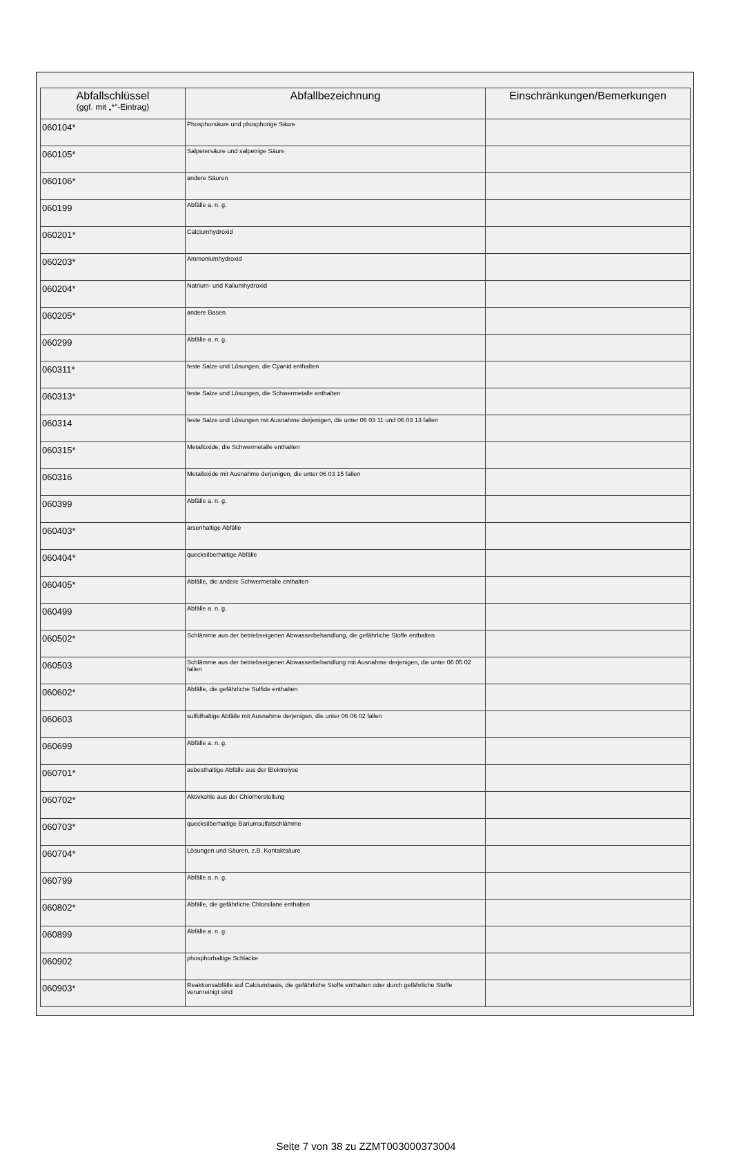| Abfallschlüssel (ggf. mit „*“-Eintrag) | Abfallbezeichnung | Einschränkungen/Bemerkungen |
| --- | --- | --- |
| 060104* | Phosphorsäure und phosphorige Säure | |
| 060105* | Salpetersäure und salpetrige Säure | |
| 060106* | andere Säuren | |
| 060199 | Abfälle a. n. g. | |
| 060201* | Calciumhydroxid | |
| 060203* | Ammoniumhydroxid | |
| 060204* | Natrium- und Kaliumhydroxid | |
| 060205* | andere Basen | |
| 060299 | Abfälle a. n. g. | |
| 060311* | feste Salze und Lösungen, die Cyanid enthalten | |
| 060313* | feste Salze und Lösungen, die Schwermetalle enthalten | |
| 060314 | feste Salze und Lösungen mit Ausnahme derjenigen, die unter 06 03 11 und 06 03 13 fallen | |
| 060315* | Metalloxide, die Schwermetalle enthalten | |
| 060316 | Metalloxide mit Ausnahme derjenigen, die unter 06 03 15 fallen | |
| 060399 | Abfälle a. n. g. | |
| 060403* | arsenhaltige Abfälle | |
| 060404* | quecksilberhaltige Abfälle | |
| 060405* | Abfälle, die andere Schwermetalle enthalten | |
| 060499 | Abfälle a. n. g. | |
| 060502* | Schlämme aus der betriebseigenen Abwasserbehandlung, die gefährliche Stoffe enthalten | |
| 060503 | Schlämme aus der betriebseigenen Abwasserbehandlung mit Ausnahme derjenigen, die unter 06 05 02 fallen | |
| 060602* | Abfälle, die gefährliche Sulfide enthalten | |
| 060603 | sulfidhaltige Abfälle mit Ausnahme derjenigen, die unter 06 06 02 fallen | |
| 060699 | Abfälle a. n. g. | |
| 060701* | asbesthaltige Abfälle aus der Elektrolyse | |
| 060702* | Aktivkohle aus der Chlorherstellung | |
| 060703* | quecksilberhaltige Bariumsulfatschlämme | |
| 060704* | Lösungen und Säuren, z.B. Kontaktsäure | |
| 060799 | Abfälle a. n. g. | |
| 060802* | Abfälle, die gefährliche Chlorsilane enthalten | |
| 060899 | Abfälle a. n. g. | |
| 060902 | phosphorhaltige Schlacke | |
| 060903* | Reaktionsabfälle auf Calciumbasis, die gefährliche Stoffe enthalten oder durch gefährliche Stoffe verunreinigt sind | |
Seite 7 von 38 zu ZZMT003000373004